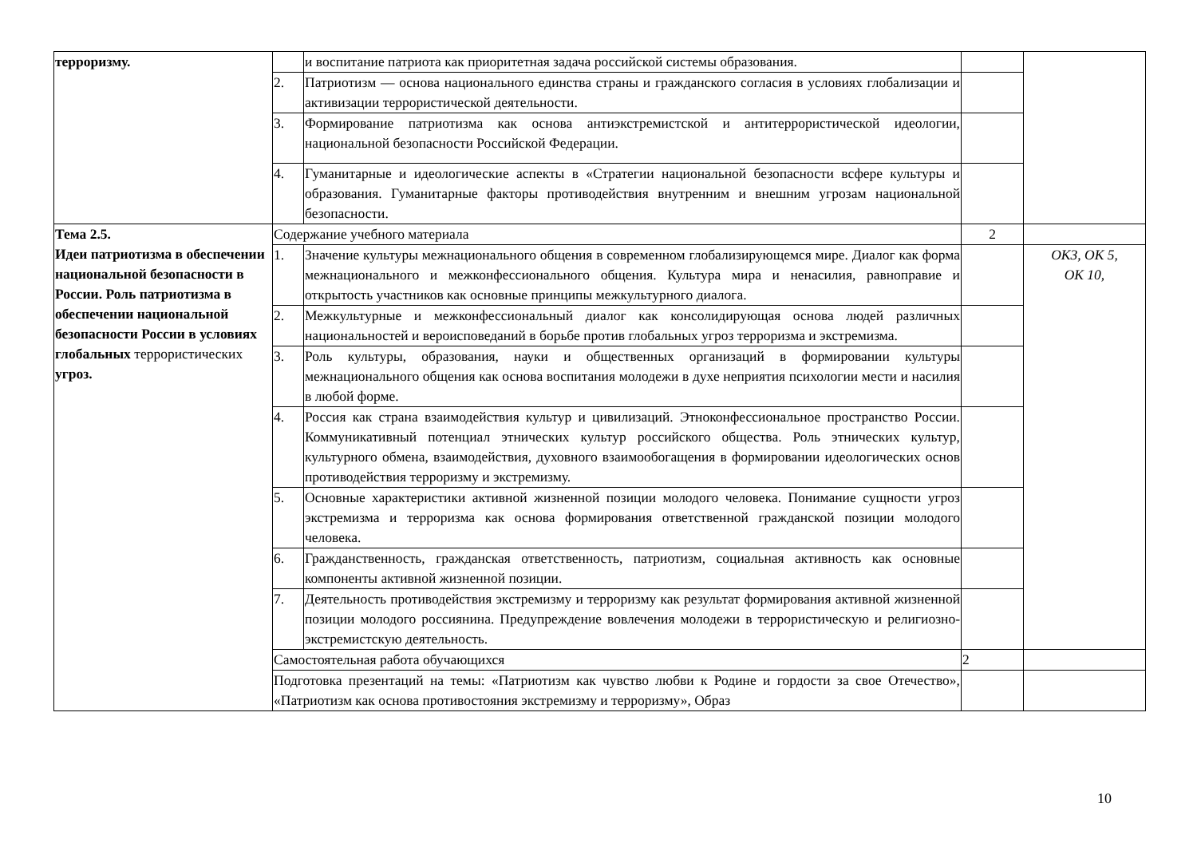| терроризму. | | и воспитание патриота как приоритетная задача российской системы образования. | | |
| | 2. | Патриотизм — основа национального единства страны и гражданского согласия в условиях глобализации и активизации террористической деятельности. | | |
| | 3. | Формирование патриотизма как основа антиэкстремистской и антитеррористической идеологии, национальной безопасности Российской Федерации. | | |
| | 4. | Гуманитарные и идеологические аспекты в «Стратегии национальной безопасности всфере культуры и образования. Гуманитарные факторы противодействия внутренним и внешним угрозам национальной безопасности. | | |
| Тема 2.5. Идеи патриотизма в обеспечении национальной безопасности в России. Роль патриотизма в обеспечении национальной безопасности России в условиях глобальных террористических угроз. | Содержание учебного материала | | 2 | |
| | 1. | Значение культуры межнационального общения в современном глобализирующемся мире. Диалог как форма межнационального и межконфессионального общения. Культура мира и ненасилия, равноправие и открытость участников как основные принципы межкультурного диалога. | | ОК3, ОК 5, ОК 10, |
| | 2. | Межкультурные и межконфессиональный диалог как консолидирующая основа людей различных национальностей и вероисповеданий в борьбе против глобальных угроз терроризма и экстремизма. | | |
| | 3. | Роль культуры, образования, науки и общественных организаций в формировании культуры межнационального общения как основа воспитания молодежи в духе неприятия психологии мести и насилия в любой форме. | | |
| | 4. | Россия как страна взаимодействия культур и цивилизаций. Этноконфессиональное пространство России. Коммуникативный потенциал этнических культур российского общества. Роль этнических культур, культурного обмена, взаимодействия, духовного взаимообогащения в формировании идеологических основ противодействия терроризму и экстремизму. | | |
| | 5. | Основные характеристики активной жизненной позиции молодого человека. Понимание сущности угроз экстремизма и терроризма как основа формирования ответственной гражданской позиции молодого человека. | | |
| | 6. | Гражданственность, гражданская ответственность, патриотизм, социальная активность как основные компоненты активной жизненной позиции. | | |
| | 7. | Деятельность противодействия экстремизму и терроризму как результат формирования активной жизненной позиции молодого россиянина. Предупреждение вовлечения молодежи в террористическую и религиозно-экстремистскую деятельность. | | |
| | Самостоятельная работа обучающихся | | 2 | |
| | Подготовка презентаций на темы: «Патриотизм как чувство любви к Родине и гордости за свое Отечество», «Патриотизм как основа противостояния экстремизму и терроризму», Образ | | | |
10